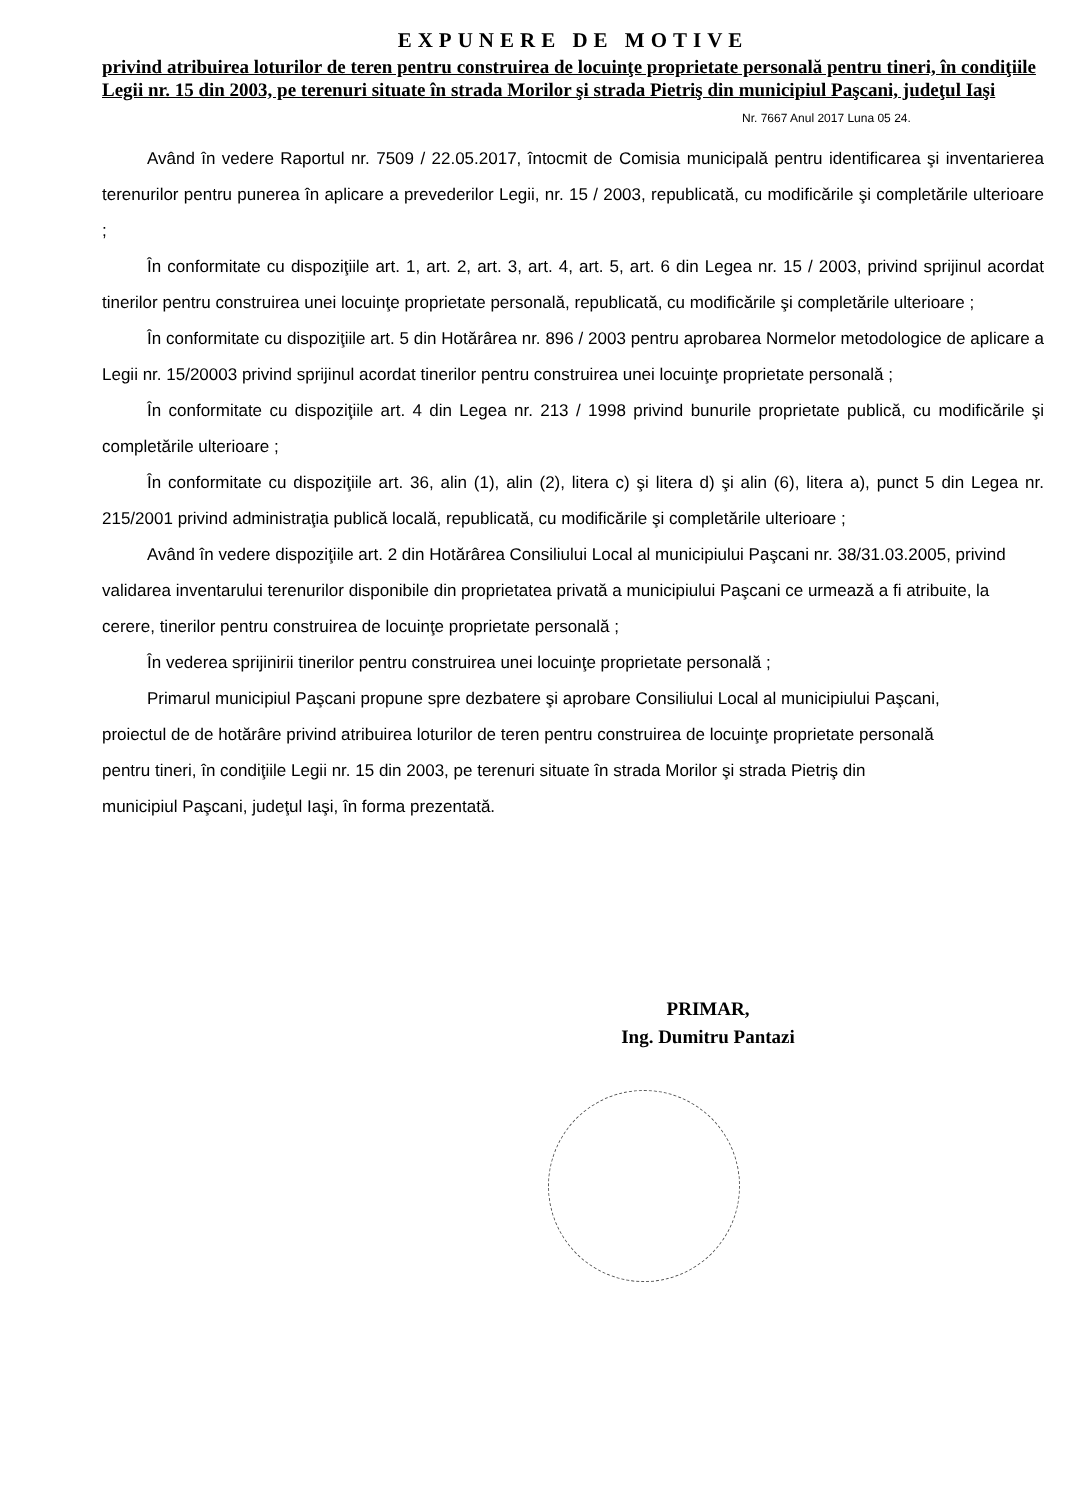EXPUNERE DE MOTIVE
privind atribuirea loturilor de teren pentru construirea de locuinţe proprietate personală pentru tineri, în condiţiile Legii nr. 15 din 2003, pe terenuri situate în strada Morilor şi strada Pietriş din municipiul Paşcani, judeţul Iaşi
Nr. 7667 Anul 2017 Luna 05 24.
Având în vedere Raportul nr. 7509 / 22.05.2017, întocmit de Comisia municipală pentru identificarea şi inventarierea terenurilor pentru punerea în aplicare a prevederilor Legii, nr. 15 / 2003, republicată, cu modificările şi completările ulterioare ;
În conformitate cu dispoziţiile art. 1, art. 2, art. 3, art. 4, art. 5, art. 6 din Legea nr. 15 / 2003, privind sprijinul acordat tinerilor pentru construirea unei locuinţe proprietate personală, republicată, cu modificările şi completările ulterioare ;
În conformitate cu dispoziţiile art. 5 din Hotărârea nr. 896 / 2003 pentru aprobarea Normelor metodologice de aplicare a Legii nr. 15/20003 privind sprijinul acordat tinerilor pentru construirea unei locuinţe proprietate personală ;
În conformitate cu dispoziţiile art. 4 din Legea nr. 213 / 1998 privind bunurile proprietate publică, cu modificările şi completările ulterioare ;
În conformitate cu dispoziţiile art. 36, alin (1), alin (2), litera c) şi litera d) şi alin (6), litera a), punct 5 din Legea nr. 215/2001 privind administraţia publică locală, republicată, cu modificările şi completările ulterioare ;
Având în vedere dispoziţiile art. 2 din Hotărârea Consiliului Local al municipiului Paşcani nr. 38/31.03.2005, privind validarea inventarului terenurilor disponibile din proprietatea privată a municipiului Paşcani ce urmează a fi atribuite, la cerere, tinerilor pentru construirea de locuinţe proprietate personală ;
În vederea sprijinirii tinerilor pentru construirea unei locuinţe proprietate personală ;
Primarul municipiul Paşcani propune spre dezbatere şi aprobare Consiliului Local al municipiului Paşcani, proiectul de de hotărâre privind atribuirea loturilor de teren pentru construirea de locuinţe proprietate personală pentru tineri, în condiţiile Legii nr. 15 din 2003, pe terenuri situate în strada Morilor şi strada Pietriş din municipiul Paşcani, judeţul Iaşi, în forma prezentată.
PRIMAR,
Ing. Dumitru Pantazi